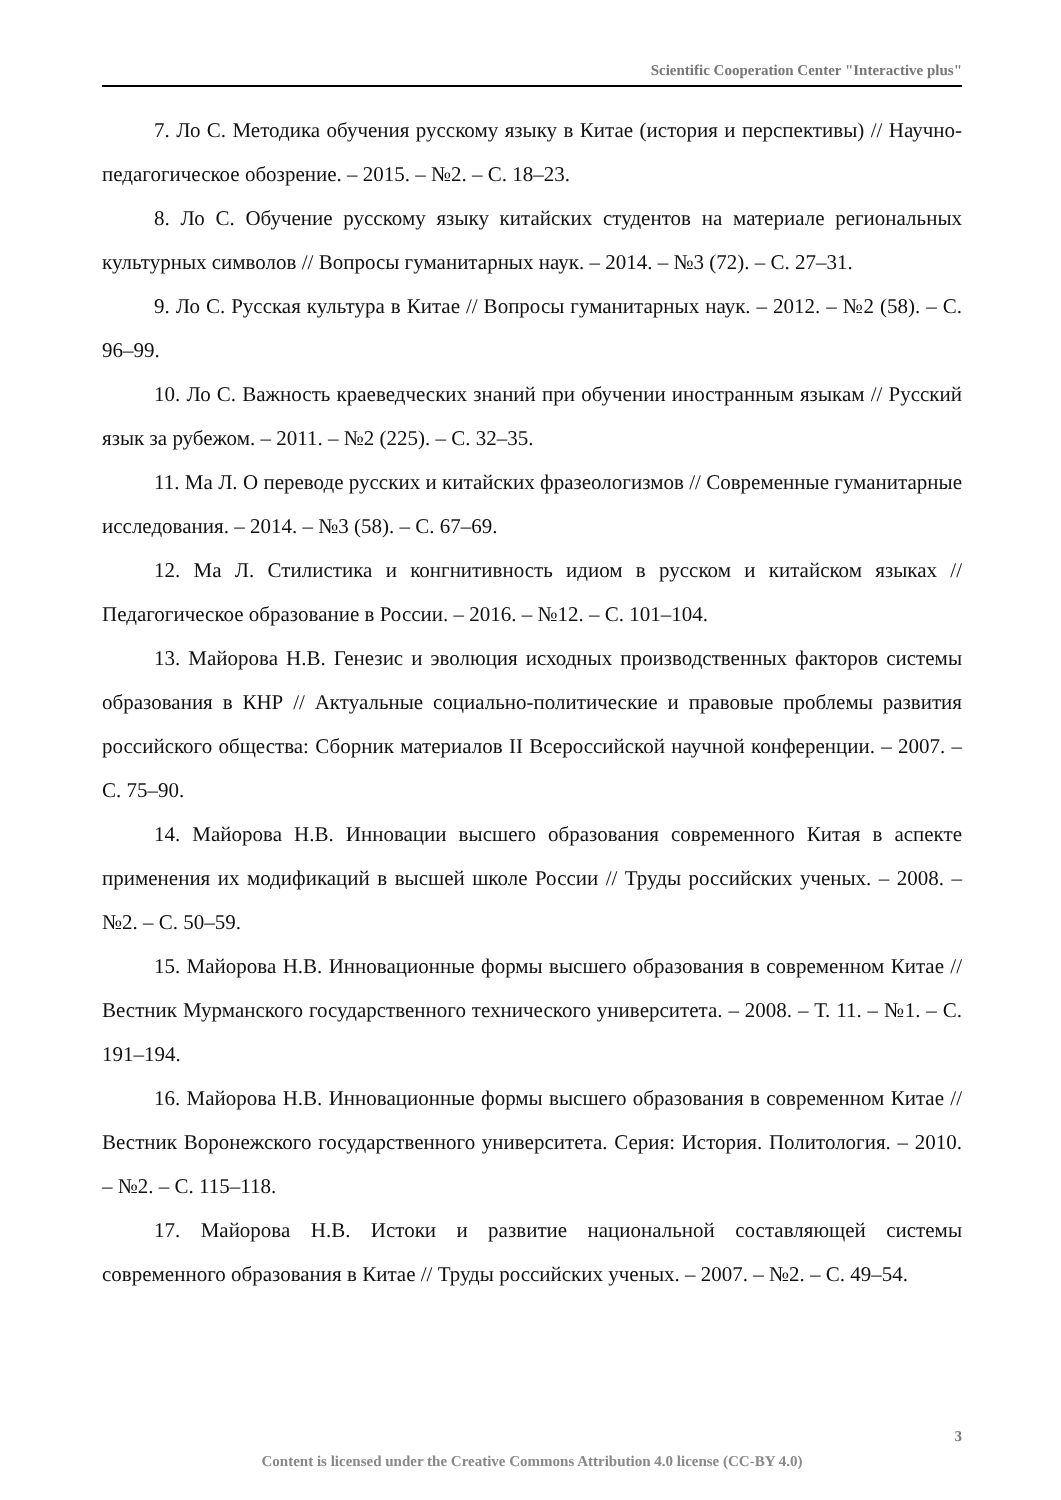Scientific Cooperation Center "Interactive plus"
7. Ло С. Методика обучения русскому языку в Китае (история и перспективы) // Научно-педагогическое обозрение. – 2015. – №2. – С. 18–23.
8. Ло С. Обучение русскому языку китайских студентов на материале региональных культурных символов // Вопросы гуманитарных наук. – 2014. – №3 (72). – С. 27–31.
9. Ло С. Русская культура в Китае // Вопросы гуманитарных наук. – 2012. – №2 (58). – С. 96–99.
10. Ло С. Важность краеведческих знаний при обучении иностранным языкам // Русский язык за рубежом. – 2011. – №2 (225). – С. 32–35.
11. Ма Л. О переводе русских и китайских фразеологизмов // Современные гуманитарные исследования. – 2014. – №3 (58). – С. 67–69.
12. Ма Л. Стилистика и конгнитивность идиом в русском и китайском языках // Педагогическое образование в России. – 2016. – №12. – С. 101–104.
13. Майорова Н.В. Генезис и эволюция исходных производственных факторов системы образования в КНР // Актуальные социально-политические и правовые проблемы развития российского общества: Сборник материалов II Всероссийской научной конференции. – 2007. – С. 75–90.
14. Майорова Н.В. Инновации высшего образования современного Китая в аспекте применения их модификаций в высшей школе России // Труды российских ученых. – 2008. – №2. – С. 50–59.
15. Майорова Н.В. Инновационные формы высшего образования в современном Китае //Вестник Мурманского государственного технического университета. – 2008. – Т. 11. – №1. – С. 191–194.
16. Майорова Н.В. Инновационные формы высшего образования в современном Китае // Вестник Воронежского государственного университета. Серия: История. Политология. – 2010. – №2. – С. 115–118.
17. Майорова Н.В. Истоки и развитие национальной составляющей системы современного образования в Китае // Труды российских ученых. – 2007. – №2. – С. 49–54.
3
Content is licensed under the Creative Commons Attribution 4.0 license (CC-BY 4.0)